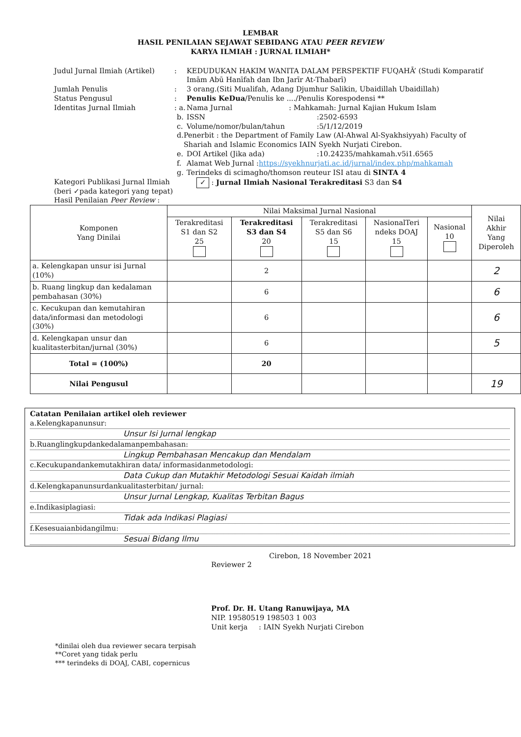LEMBAR
HASIL PENILAIAN SEJAWAT SEBIDANG ATAU PEER REVIEW
KARYA ILMIAH : JURNAL ILMIAH*
Judul Jurnal Ilmiah (Artikel)
: KEDUDUKAN HAKIM WANITA DALAM PERSPEKTIF FUQAHĀ’ (Studi Komparatif Imām Abū Hanīfah dan Ibn Jarīr At-Thabarī)
Jumlah Penulis : 3 orang.(Siti Mualifah, Adang Djumhur Salikin, Ubaidillah Ubaidillah)
Status Pengusul : Penulis KeDua/Penulis ke ..../Penulis Korespodensi **
Identitas Jurnal Ilmiah : a.
Nama Jurnal : Mahkamah: Jurnal Kajian Hukum Islam
b. ISSN:2502-6593
c. Volume/nomor/bulan/tahun:5/1/12/2019
d. Penerbit : the Department of Family Law (Al-Ahwal Al-Syakhsiyyah) Faculty of Shariah and Islamic Economics IAIN Syekh Nurjati Cirebon.
e. DOI Artikel (Jika ada):10.24235/mahkamah.v5i1.6565
f. Alamat Web Jurnal :https://syekhnurjati.ac.id/jurnal/index.php/mahkamah
g. Terindeks di scimagho/thomson reuteur ISI atau di SINTA 4
Kategori Publikasi Jurnal Ilmiah
(beri ✓pada kategori yang tepat)
✓ : Jurnal Ilmiah Nasional Terakreditasi S3 dan S4
Hasil Penilaian Peer Review :
| Komponen Yang Dinilai | Nilai Maksimal Jurnal Nasional | | | | | Nilai Akhir Yang Diperoleh |
| --- | --- | --- | --- | --- | --- | --- |
| | Terakreditasi S1 dan S2 25 | Terakreditasi S3 dan S4 20 | Terakreditasi S5 dan S6 15 | NasionalTeri ndeks DOAJ 15 | Nasional 10 | |
| a. Kelengkapan unsur isi Jurnal (10%) | | 2 | | | | 2 |
| b. Ruang lingkup dan kedalaman pembahasan (30%) | | 6 | | | | 6 |
| c. Kecukupan dan kemutahiran data/informasi dan metodologi (30%) | | 6 | | | | 6 |
| d. Kelengkapan unsur dan kualitasterbitan/jurnal (30%) | | 6 | | | | 5 |
| Total = (100%) | | 20 | | | | |
| Nilai Pengusul | | | | | | 19 |
Catatan Penilaian artikel oleh reviewer
a.Kelengkapanunsur:
Unsur Isi Jurnal lengkap
b.Ruanglingkupdankedalamanpembahasan:
Lingkup Pembahasan Mencakup dan Mendalam
c.Kecukupandankemutakhiran data/ informasidanmetodologi:
Data Cukup dan Mutakhir Metodologi Sesuai Kaidah ilmiah
d.Kelengkapanunsurdankualitasterbitan/ jurnal:
Unsur Jurnal Lengkap, Kualitas Terbitan Bagus
e.Indikasiplagiasi:
Tidak ada Indikasi Plagiasi
f.Kesesuaianbidangilmu:
Sesuai Bidang Ilmu
Cirebon, 18 November 2021
Reviewer 2
Prof. Dr. H. Utang Ranuwijaya, MA
NIP. 19580519 198503 1 003
Unit kerja : IAIN Syekh Nurjati Cirebon
*dinilai oleh dua reviewer secara terpisah
**Coret yang tidak perlu
*** terindeks di DOAJ, CABI, copernicus